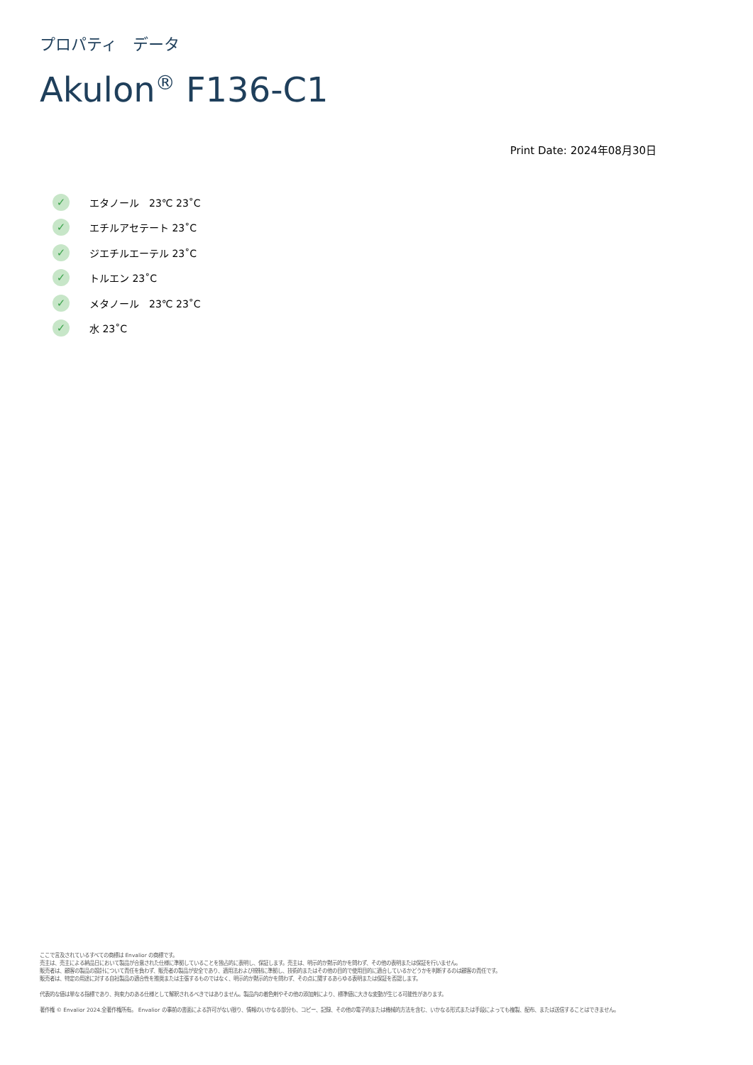プロパティ　データ
Akulon<sup>®</sup> F136-C1
Print Date: 2024年08月30日
✓ エタノール　23℃ 23˚C
✓ エチルアセテート 23˚C
✓ ジエチルエーテル 23˚C
✓ トルエン 23˚C
✓ メタノール　23℃ 23˚C
✓ 水 23˚C
ここで言及されているすべての商標は Envalior の商標です。
売主は、売主による納品日において製品が合意された仕様に準拠していることを独占的に表明し、保証します。売主は、明示的か黙示的かを問わず、その他の表明または保証を行いません。
販売者は、顧客の製品の設計について責任を負わず、販売者の製品が安全であり、適用法および規制に準拠し、技術的またはその他の目的で使用目的に適合しているかどうかを判断するのは顧客の責任です。
販売者は、特定の用途に対する自社製品の適合性を推奨または主張するものではなく、明示的か黙示的かを問わず、その点に関するあらゆる表明または保証を否認します。
代表的な値は単なる指標であり、拘束力のある仕様として解釈されるべきではありません。製品内の着色剤やその他の添加剤により、標準値に大きな変動が生じる可能性があります。
著作権 © Envalior 2024.全著作権所有。 Envalior の事前の書面による許可がない限り、情報のいかなる部分も、コピー、記録、その他の電子的または機械的方法を含む、いかなる形式または手段によっても複製、配布、または送信することはできません。